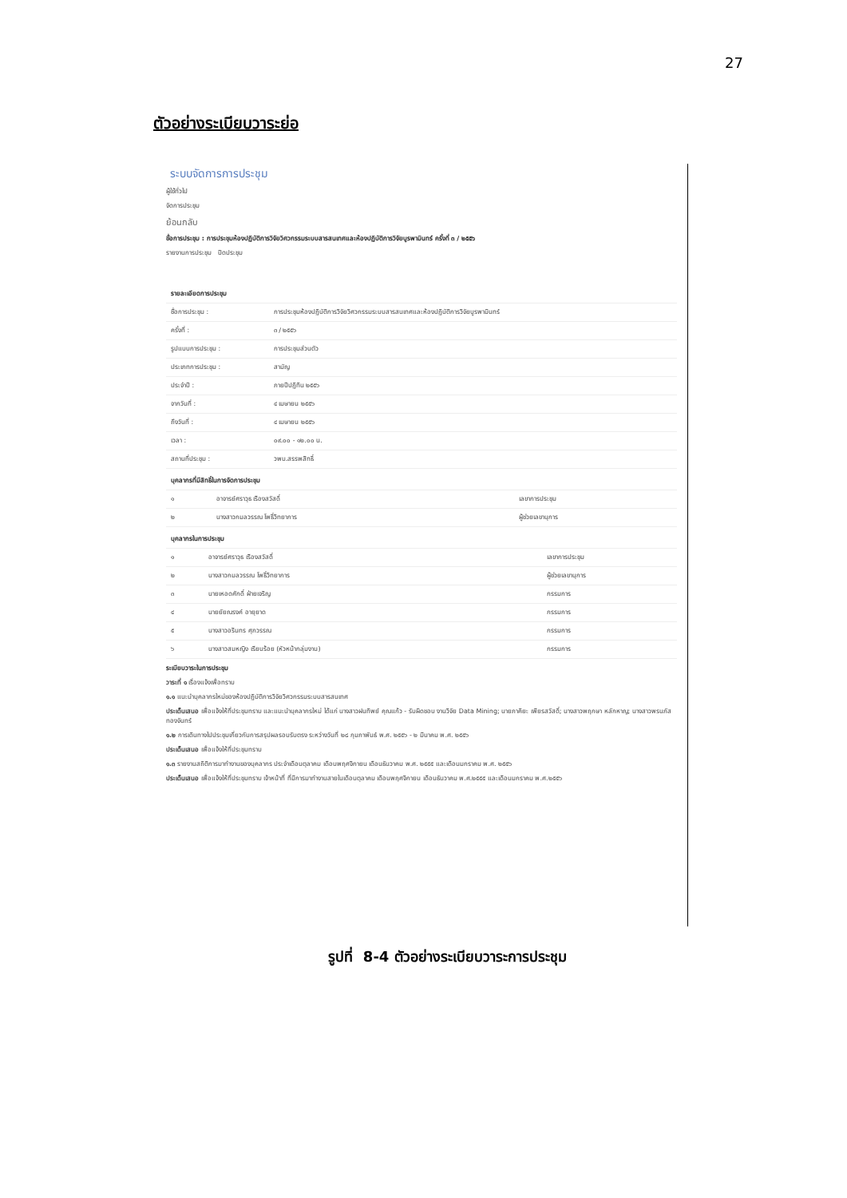27
ตัวอย่างระเบียบวาระย่อ
ระบบจัดการการประชุม
ผู้ใช้ทั่วไป
จัดการประชุม
ย้อนกลับ
ชื่อการประชุม : การประชุมห้องปฏิบัติการวิจัยวิศวกรรมระบบสารสนเทศและห้องปฏิบัติการวิจัยบูรพามินทร์ ครั้งที่ ๓ / ๒๕๕๖
รายงานการประชุม ปิดประชุม
| รายละเอียดการประชุม | |
| ชื่อการประชุม : | การประชุมห้องปฏิบัติการวิจัยวิศวกรรมระบบสารสนเทศและห้องปฏิบัติการวิจัยบูรพามินทร์ |
| ครั้งที่ : | ๓ / ๒๕๕๖ |
| รูปแบบการประชุม : | การประชุมส่วนตัว |
| ประเภทการประชุม : | สามัญ |
| ประจำปี : | ภายปีปฏิทิน ๒๕๕๖ |
| จากวันที่ : | ๔ เมษายน ๒๕๕๖ |
| ถึงวันที่ : | ๔ เมษายน ๒๕๕๖ |
| เวลา : | ๐๙.๐๐ - ๑๒.๐๐ น. |
| สถานที่ประชุม : | วพบ.สรรพสิทธิ์ |
| บุคลากรที่มีสิทธิ์ในการจัดการประชุม | | |
| ๑ | อาจารย์ศราวุธ เรืองสวัสดิ์ | เลขาการประชุม |
| ๒ | นางสาวกมลวรรณ โพธิ์วิทยาการ | ผู้ช่วยเลขานุการ |
| บุคลากรในการประชุม | | |
| ๑ | อาจารย์ศราวุธ เรืองสวัสดิ์ | เลขาการประชุม |
| ๒ | นางสาวกมลวรรณ โพธิ์วิทยาการ | ผู้ช่วยเลขานุการ |
| ๓ | นายเหอดศักดิ์ ฝ่ายเจริญ | กรรมการ |
| ๔ | นายยัยณรงค์ อายุยาด | กรรมการ |
| ๕ | นางสาวอรินทร ศุภวรรณ | กรรมการ |
| ๖ | นางสาวสมหญิง เรียบร้อย (หัวหน้ากลุ่มงาน) | กรรมการ |
ระเบียบวาระในการประชุม
วาระที่ ๑ เรื่องแจ้งเพื่อทราบ
๑.๑ แนะนำบุคลากรใหม่ของห้องปฏิบัติการวิจัยวิศวกรรมระบบสารสนเทศ
ประเด็นเสนอ เพื่อแจ้งให้ที่ประชุมทราบ และแนะนำบุคลากรใหม่ ได้แก่ นางสาวฝนทิพย์ คุณแก้ว - รับผิดชอบ งานวิจัย Data Mining; นายภาคิยะ เพียรสวัสดิ์; นางสาวพฤกษา หลักหาญ; นางสาวพรนภัส ทองจันทร์
๑.๒ การเดินทางไปประชุมเกี่ยวกับการสรุปผลรอบรับตรง ระหว่างวันที่ ๒๘ กุมภาพันธ์ พ.ศ. ๒๕๕๖ - ๒ มีนาคม พ.ศ. ๒๕๕๖
ประเด็นเสนอ เพื่อแจ้งให้ที่ประชุมทราบ
๑.๓ รายงานสถิติการมาทำงานของบุคลากร ประจำเดือนตุลาคม เดือนพฤศจิกายน เดือนธันวาคม พ.ศ. ๒๕๕๕ และเดือนมกราคม พ.ศ. ๒๕๕๖
ประเด็นเสนอ เพื่อแจ้งให้ที่ประชุมทราบ เจ้าหน้าที่ ที่มีการมาทำงานสายในเดือนตุลาคม เดือนพฤศจิกายน เดือนธันวาคม พ.ศ.๒๕๕๕ และเดือนมกราคม พ.ศ.๒๕๕๖
รูปที่ 8-4 ตัวอย่างระเบียบวาระการประชุม